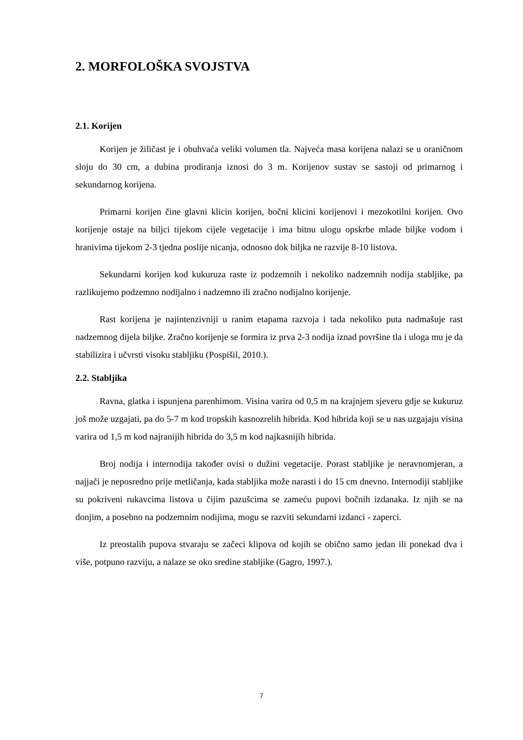2. MORFOLOŠKA SVOJSTVA
2.1. Korijen
Korijen je žiličast je i obuhvaća veliki volumen tla. Najveća masa korijena nalazi se u oraničnom sloju do 30 cm, a dubina prodiranja iznosi do 3 m. Korijenov sustav se sastoji od primarnog i sekundarnog korijena.
Primarni korijen čine glavni klicin korijen, bočni klicini korijenovi i mezokotilni korijen. Ovo korijenje ostaje na biljci tijekom cijele vegetacije i ima bitnu ulogu opskrbe mlade biljke vodom i hranivima tijekom 2-3 tjedna poslije nicanja, odnosno dok biljka ne razvije 8-10 listova.
Sekundarni korijen kod kukuruza raste iz podzemnih i nekoliko nadzemnih nodija stabljike, pa razlikujemo podzemno nodijalno i nadzemno ili zračno nodijalno korijenje.
Rast korijena je najintenzivniji u ranim etapama razvoja i tada nekoliko puta nadmašuje rast nadzemnog dijela biljke. Zračno korijenje se formira iz prva 2-3 nodija iznad površine tla i uloga mu je da stabilizira i učvrsti visoku stabljiku (Pospišil, 2010.).
2.2. Stabljika
Ravna, glatka i ispunjena parenhimom. Visina varira od 0,5 m na krajnjem sjeveru gdje se kukuruz još može uzgajati, pa do 5-7 m kod tropskih kasnozrelih hibrida. Kod hibrida koji se u nas uzgajaju visina varira od 1,5 m kod najranijih hibrida do 3,5 m kod najkasnijih hibrida.
Broj nodija i internodija također ovisi o dužini vegetacije. Porast stabljike je neravnomjeran, a najjači je neposredno prije metličanja, kada stabljika može narasti i do 15 cm dnevno. Internodiji stabljike su pokriveni rukavcima listova u čijim pazušcima se zameću pupovi bočnih izdanaka. Iz njih se na donjim, a posebno na podzemnim nodijima, mogu se razviti sekundarni izdanci - zaperci.
Iz preostalih pupova stvaraju se začeci klipova od kojih se obično samo jedan ili ponekad dva i više, potpuno razviju, a nalaze se oko sredine stabljike (Gagro, 1997.).
7